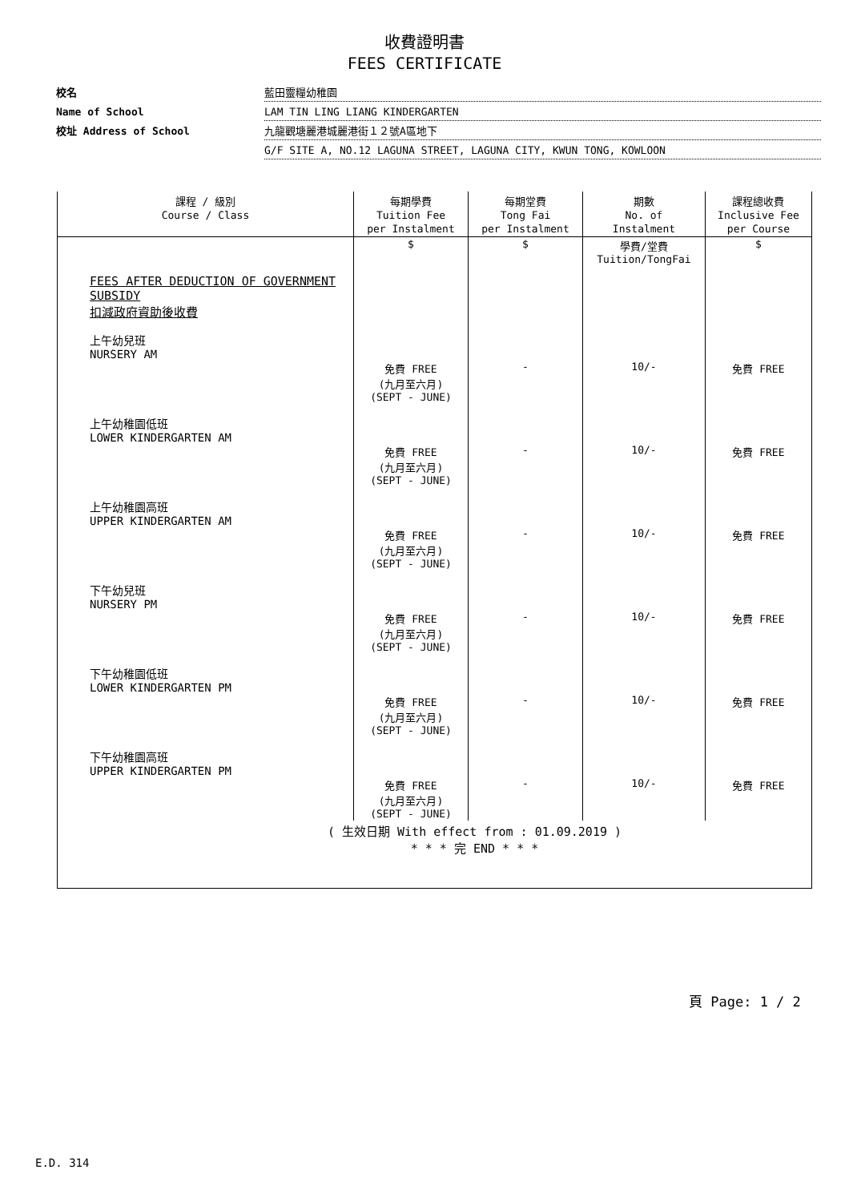收費證明書
FEES CERTIFICATE
校名
藍田靈糧幼稚園
Name of School
LAM TIN LING LIANG KINDERGARTEN
校址 Address of School
九龍觀塘麗港城麗港街１２號A區地下
G/F SITE A, NO.12 LAGUNA STREET, LAGUNA CITY, KWUN TONG, KOWLOON
| 課程 / 級別 Course / Class | 每期學費 Tuition Fee per Instalment | 每期堂費 Tong Fai per Instalment | 期數 No. of Instalment | 課程總收費 Inclusive Fee per Course |
| --- | --- | --- | --- | --- |
| | $ | $ | 學費/堂費 Tuition/TongFai | $ |
| FEES AFTER DEDUCTION OF GOVERNMENT SUBSIDY 扣減政府資助後收費 | | | | |
| 上午幼兒班 NURSERY AM | 免費 FREE (九月至六月) (SEPT - JUNE) | - | 10/- | 免費 FREE |
| 上午幼稚園低班 LOWER KINDERGARTEN AM | 免費 FREE (九月至六月) (SEPT - JUNE) | - | 10/- | 免費 FREE |
| 上午幼稚園高班 UPPER KINDERGARTEN AM | 免費 FREE (九月至六月) (SEPT - JUNE) | - | 10/- | 免費 FREE |
| 下午幼兒班 NURSERY PM | 免費 FREE (九月至六月) (SEPT - JUNE) | - | 10/- | 免費 FREE |
| 下午幼稚園低班 LOWER KINDERGARTEN PM | 免費 FREE (九月至六月) (SEPT - JUNE) | - | 10/- | 免費 FREE |
| 下午幼稚園高班 UPPER KINDERGARTEN PM | 免費 FREE (九月至六月) (SEPT - JUNE) | - | 10/- | 免費 FREE |
| ( 生效日期 With effect from : 01.09.2019 ) * * * 完 END * * * | | | | |
頁 Page: 1 / 2
E.D. 314